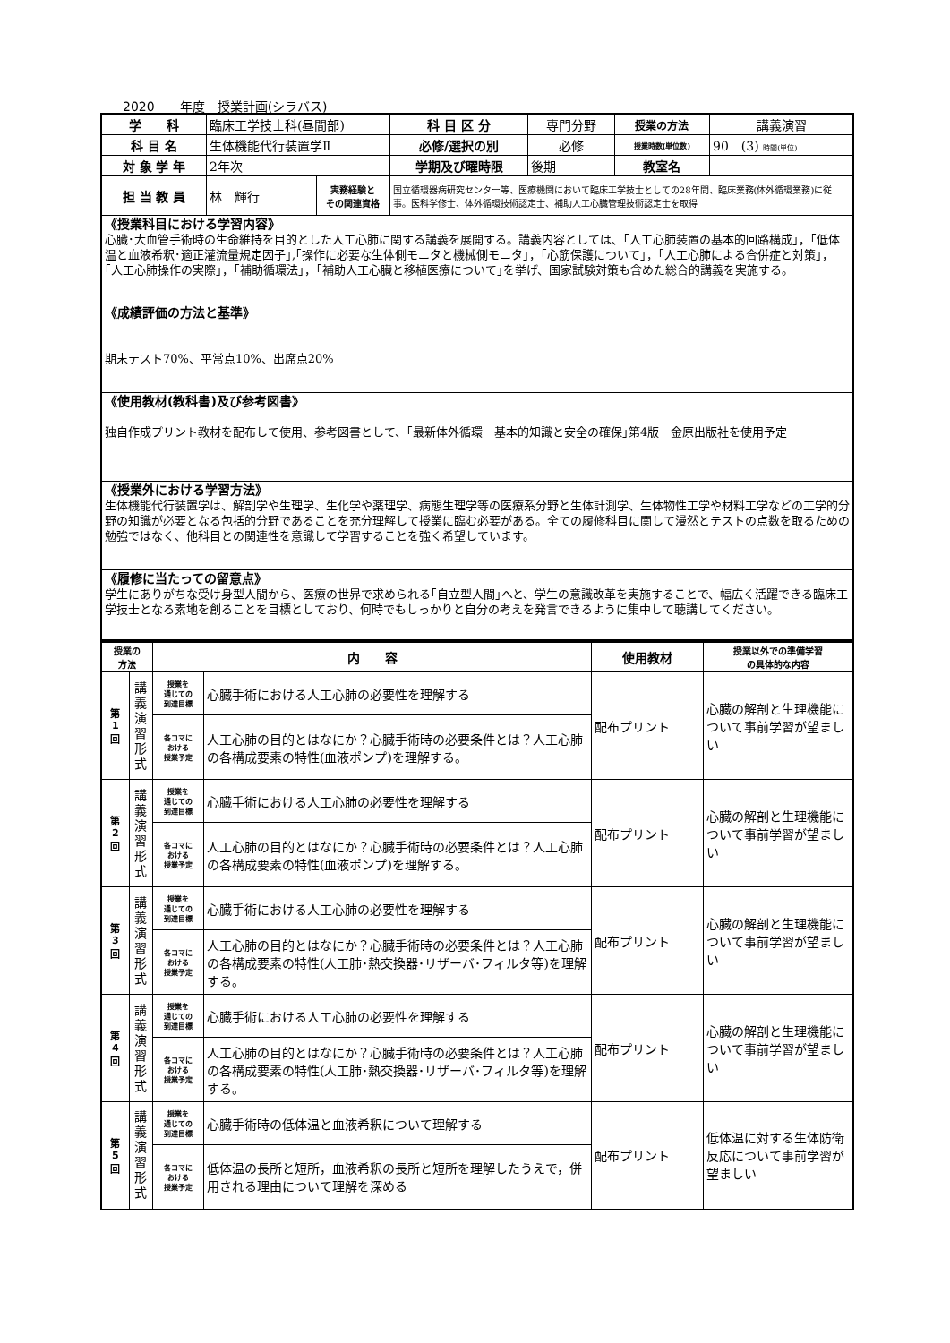2020　　年度　授業計画(シラバス)
| 学 科 | 臨床工学技士科(昼間部) | | 科 目 区 分 | 専門分野 | 授業の方法 | 講義演習 |
| 科 目 名 | 生体機能代行装置学Ⅱ | | 必修/選択の別 | 必修 | 授業時数(単位数) | 90 (3) 時間(単位) |
| 対 象 学 年 | 2年次 | | 学期及び曜時限 | 後期 | 教室名 | |
| 担 当 教 員 | 林 輝行 | 実務経験と その関連資格 | 国立循環器病研究センター等、医療機関において臨床工学技士としての28年間、臨床業務(体外循環業務)に従事。医科学修士、体外循環技術認定士、補助人工心臓管理技術認定士を取得 | | | |
| 《授業科目における学習内容》 心臓･大血管手術時の生命維持を目的とした人工心肺に関する講義を展開する。講義内容としては、｢人工心肺装置の基本的回路構成｣，｢低体温と血液希釈･適正灌流量規定因子｣,｢操作に必要な生体側モニタと機械側モニタ｣，｢心筋保護について｣，｢人工心肺による合併症と対策｣，｢人工心肺操作の実際｣，｢補助循環法｣，｢補助人工心臓と移植医療について｣を挙げ、国家試験対策も含めた総合的講義を実施する。 | | | | | | |
| 《成績評価の方法と基準》 期末テスト70%、平常点10%、出席点20% | | | | | | |
| 《使用教材(教科書)及び参考図書》 独自作成プリント教材を配布して使用、参考図書として、｢最新体外循環 基本的知識と安全の確保｣第4版 金原出版社を使用予定 | | | | | | |
| 《授業外における学習方法》 生体機能代行装置学は、解剖学や生理学、生化学や薬理学、病態生理学等の医療系分野と生体計測学、生体物性工学や材料工学などの工学的分野の知識が必要となる包括的分野であることを充分理解して授業に臨む必要がある。全ての履修科目に関して漫然とテストの点数を取るための勉強ではなく、他科目との関連性を意識して学習することを強く希望しています。 | | | | | | |
| 《履修に当たっての留意点》 学生にありがちな受け身型人間から、医療の世界で求められる｢自立型人間｣へと、学生の意識改革を実施することで、幅広く活躍できる臨床工学技士となる素地を創ることを目標としており、何時でもしっかりと自分の考えを発言できるように集中して聴講してください。 | | | | | | |
| 授業の 方法 | | 内 容 | | 使用教材 | 授業以外での準備学習 の具体的な内容 |
| 第 1 回 | 講 義 演 習 形 式 | 授業を 通じての 到達目標 | 心臓手術における人工心肺の必要性を理解する | 配布プリント | 心臓の解剖と生理機能について事前学習が望ましい |
| | | 各コマに おける 授業予定 | 人工心肺の目的とはなにか？心臓手術時の必要条件とは？人工心肺の各構成要素の特性(血液ポンプ)を理解する。 | | |
| 第 2 回 | 講 義 演 習 形 式 | 授業を 通じての 到達目標 | 心臓手術における人工心肺の必要性を理解する | 配布プリント | 心臓の解剖と生理機能について事前学習が望ましい |
| | | 各コマに おける 授業予定 | 人工心肺の目的とはなにか？心臓手術時の必要条件とは？人工心肺の各構成要素の特性(血液ポンプ)を理解する。 | | |
| 第 3 回 | 講 義 演 習 形 式 | 授業を 通じての 到達目標 | 心臓手術における人工心肺の必要性を理解する | 配布プリント | 心臓の解剖と生理機能について事前学習が望ましい |
| | | 各コマに おける 授業予定 | 人工心肺の目的とはなにか？心臓手術時の必要条件とは？人工心肺の各構成要素の特性(人工肺･熱交換器･リザーバ･フィルタ等)を理解する。 | | |
| 第 4 回 | 講 義 演 習 形 式 | 授業を 通じての 到達目標 | 心臓手術における人工心肺の必要性を理解する | 配布プリント | 心臓の解剖と生理機能について事前学習が望ましい |
| | | 各コマに おける 授業予定 | 人工心肺の目的とはなにか？心臓手術時の必要条件とは？人工心肺の各構成要素の特性(人工肺･熱交換器･リザーバ･フィルタ等)を理解する。 | | |
| 第 5 回 | 講 義 演 習 形 式 | 授業を 通じての 到達目標 | 心臓手術時の低体温と血液希釈について理解する | 配布プリント | 低体温に対する生体防衛反応について事前学習が望ましい |
| | | 各コマに おける 授業予定 | 低体温の長所と短所，血液希釈の長所と短所を理解したうえで，併用される理由について理解を深める | | |